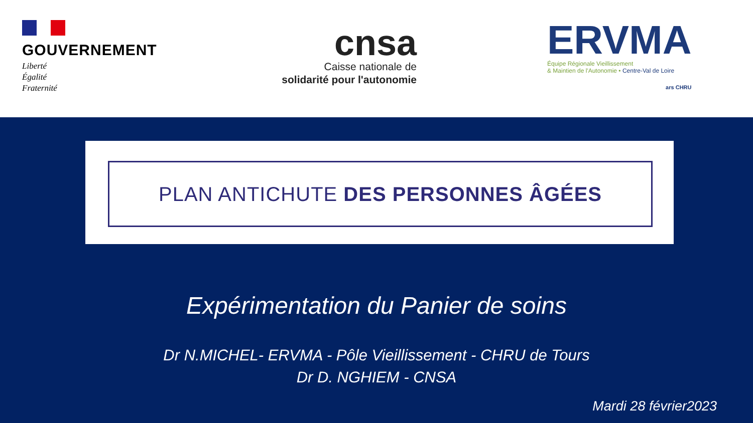GOUVERNEMENT
Liberté
Égalité
Fraternité
cnsa
Caisse nationale de
solidarité pour l'autonomie
ERVMA
Équipe Régionale Vieillissement
& Maintien de l'Autonomie • Centre-Val de Loire
ars CHRU
PLAN ANTICHUTE DES PERSONNES ÂGÉES
Expérimentation du Panier de soins
Dr N.MICHEL- ERVMA - Pôle Vieillissement - CHRU de Tours
Dr D. NGHIEM - CNSA
Mardi 28 février2023